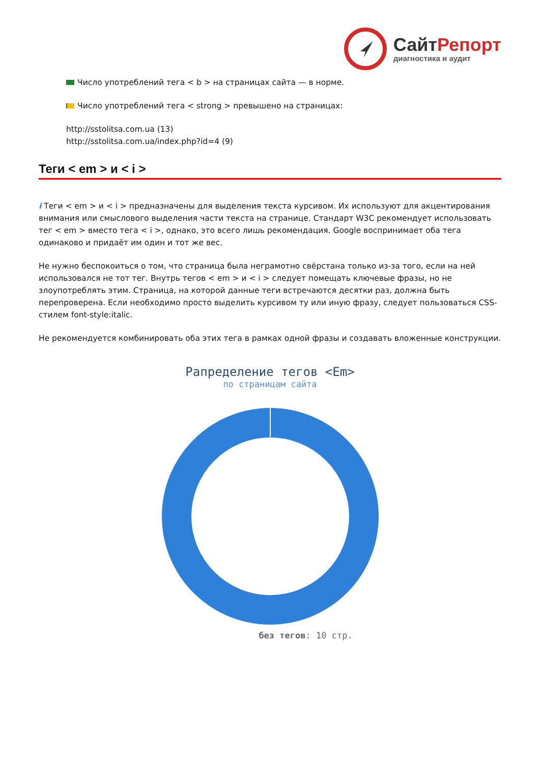СайтРепорт
диагностика и аудит
Число употреблений тега < b > на страницах сайта — в норме.
Число употреблений тега < strong > превышено на страницах:
http://sstolitsa.com.ua (13)
http://sstolitsa.com.ua/index.php?id=4 (9)
Теги < em > и < i >
i Теги < em > и < i > предназначены для выделения текста курсивом. Их используют для акцентирования внимания или смыслового выделения части текста на странице. Стандарт W3C рекомендует использовать тег < em > вместо тега < i >, однако, это всего лишь рекомендация. Google воспринимает оба тега одинаково и придаёт им один и тот же вес.
Не нужно беспокоиться о том, что страница была неграмотно свёрстана только из-за того, если на ней использовался не тот тег. Внутрь тегов < em > и < i > следует помещать ключевые фразы, но не злоупотреблять этим. Страница, на которой данные теги встречаются десятки раз, должна быть перепроверена. Если необходимо просто выделить курсивом ту или иную фразу, следует пользоваться CSS-стилем font-style:italic.
Не рекомендуется комбинировать оба этих тега в рамках одной фразы и создавать вложенные конструкции.
Рапределение тегов <Em>
по страницам сайта
без тегов: 10 стр.